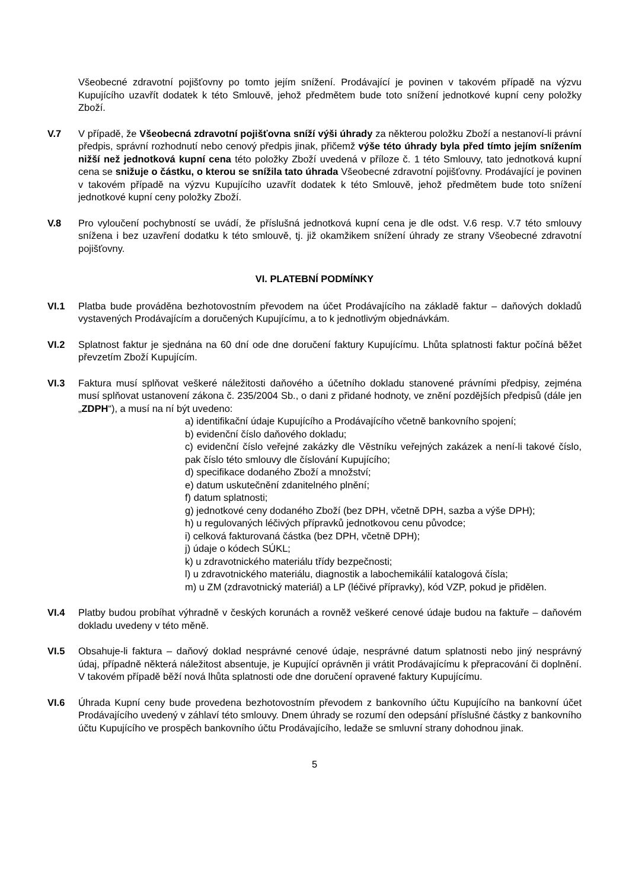Všeobecné zdravotní pojišťovny po tomto jejím snížení. Prodávající je povinen v takovém případě na výzvu Kupujícího uzavřít dodatek k této Smlouvě, jehož předmětem bude toto snížení jednotkové kupní ceny položky Zboží.
V.7 V případě, že Všeobecná zdravotní pojišťovna sníží výši úhrady za některou položku Zboží a nestanoví-li právní předpis, správní rozhodnutí nebo cenový předpis jinak, přičemž výše této úhrady byla před tímto jejím snížením nižší než jednotková kupní cena této položky Zboží uvedená v příloze č. 1 této Smlouvy, tato jednotková kupní cena se snižuje o částku, o kterou se snížila tato úhrada Všeobecné zdravotní pojišťovny. Prodávající je povinen v takovém případě na výzvu Kupujícího uzavřít dodatek k této Smlouvě, jehož předmětem bude toto snížení jednotkové kupní ceny položky Zboží.
V.8 Pro vyloučení pochybností se uvádí, že příslušná jednotková kupní cena je dle odst. V.6 resp. V.7 této smlouvy snížena i bez uzavření dodatku k této smlouvě, tj. již okamžikem snížení úhrady ze strany Všeobecné zdravotní pojišťovny.
VI. PLATEBNÍ PODMÍNKY
VI.1 Platba bude prováděna bezhotovostním převodem na účet Prodávajícího na základě faktur – daňových dokladů vystavených Prodávajícím a doručených Kupujícímu, a to k jednotlivým objednávkám.
VI.2 Splatnost faktur je sjednána na 60 dní ode dne doručení faktury Kupujícímu. Lhůta splatnosti faktur počíná běžet převzetím Zboží Kupujícím.
VI.3 Faktura musí splňovat veškeré náležitosti daňového a účetního dokladu stanovené právními předpisy, zejména musí splňovat ustanovení zákona č. 235/2004 Sb., o dani z přidané hodnoty, ve znění pozdějších předpisů (dále jen „ZDPH“), a musí na ní být uvedeno:
a) identifikační údaje Kupujícího a Prodávajícího včetně bankovního spojení;
b) evidenční číslo daňového dokladu;
c) evidenční číslo veřejné zakázky dle Věstníku veřejných zakázek a není-li takové číslo, pak číslo této smlouvy dle číslování Kupujícího;
d) specifikace dodaného Zboží a množství;
e) datum uskutečnění zdanitelného plnění;
f) datum splatnosti;
g) jednotkové ceny dodaného Zboží (bez DPH, včetně DPH, sazba a výše DPH);
h) u regulovaných léčivých přípravků jednotkovou cenu původce;
i) celková fakturovaná částka (bez DPH, včetně DPH);
j) údaje o kódech SÚKL;
k) u zdravotnického materiálu třídy bezpečnosti;
l) u zdravotnického materiálu, diagnostik a labochemikálií katalogová čísla;
m) u ZM (zdravotnický materiál) a LP (léčivé přípravky), kód VZP, pokud je přidělen.
VI.4 Platby budou probíhat výhradně v českých korunách a rovněž veškeré cenové údaje budou na faktuře – daňovém dokladu uvedeny v této měně.
VI.5 Obsahuje-li faktura – daňový doklad nesprávné cenové údaje, nesprávné datum splatnosti nebo jiný nesprávný údaj, případně některá náležitost absentuje, je Kupující oprávněn ji vrátit Prodávajícímu k přepracování či doplnění. V takovém případě běží nová lhůta splatnosti ode dne doručení opravené faktury Kupujícímu.
VI.6 Úhrada Kupní ceny bude provedena bezhotovostním převodem z bankovního účtu Kupujícího na bankovní účet Prodávajícího uvedený v záhlaví této smlouvy. Dnem úhrady se rozumí den odepsání příslušné částky z bankovního účtu Kupujícího ve prospěch bankovního účtu Prodávajícího, ledaže se smluvní strany dohodnou jinak.
5